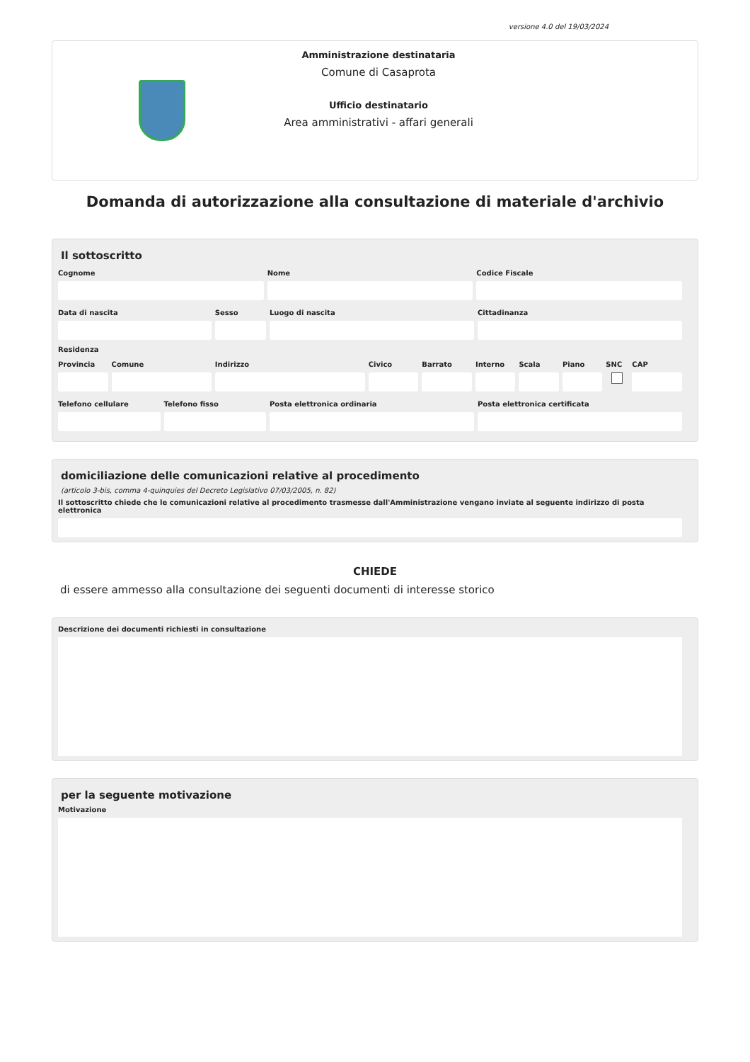versione 4.0 del 19/03/2024
Amministrazione destinataria
Comune di Casaprota
Ufficio destinatario
Area amministrativi - affari generali
Domanda di autorizzazione alla consultazione di materiale d'archivio
Il sottoscritto
Cognome Nome Codice Fiscale
Data di nascita Sesso Luogo di nascita Cittadinanza
Residenza
Provincia Comune Indirizzo Civico Barrato Interno Scala Piano SNC CAP
Telefono cellulare Telefono fisso Posta elettronica ordinaria Posta elettronica certificata
domiciliazione delle comunicazioni relative al procedimento
(articolo 3-bis, comma 4-quinquies del Decreto Legislativo 07/03/2005, n. 82)
Il sottoscritto chiede che le comunicazioni relative al procedimento trasmesse dall'Amministrazione vengano inviate al seguente indirizzo di posta elettronica
CHIEDE
di essere ammesso alla consultazione dei seguenti documenti di interesse storico
Descrizione dei documenti richiesti in consultazione
per la seguente motivazione
Motivazione